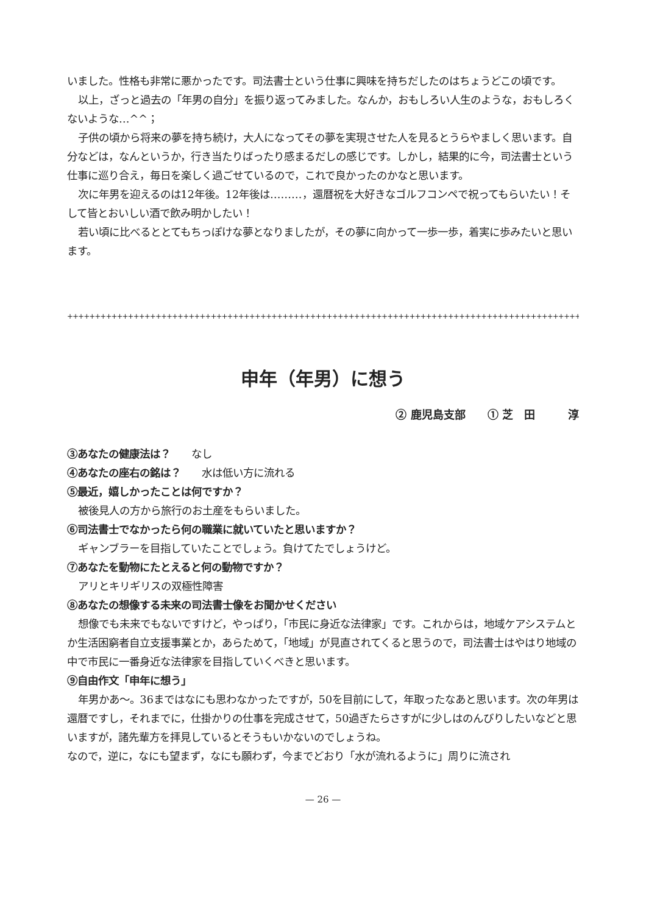いました。性格も非常に悪かったです。司法書士という仕事に興味を持ちだしたのはちょうどこの頃です。
以上，ざっと過去の「年男の自分」を振り返ってみました。なんか，おもしろい人生のような，おもしろくないような…^^；
子供の頃から将来の夢を持ち続け，大人になってその夢を実現させた人を見るとうらやましく思います。自分などは，なんというか，行き当たりばったり感まるだしの感じです。しかし，結果的に今，司法書士という仕事に巡り合え，毎日を楽しく過ごせているので，これで良かったのかなと思います。
次に年男を迎えるのは12年後。12年後は………，還暦祝を大好きなゴルフコンペで祝ってもらいたい！そして皆とおいしい酒で飲み明かしたい！
若い頃に比べるととてもちっぽけな夢となりましたが，その夢に向かって一歩一歩，着実に歩みたいと思います。
++++++++++++++++++++++++++++++++++++++++++++++++++++++++++++++++++++++++++++++++++++++++++++++++
申年（年男）に想う
② 鹿児島支部　　① 芝　田　　　淳
③あなたの健康法は？　　なし
④あなたの座右の銘は？　　水は低い方に流れる
⑤最近，嬉しかったことは何ですか？
被後見人の方から旅行のお土産をもらいました。
⑥司法書士でなかったら何の職業に就いていたと思いますか？
ギャンブラーを目指していたことでしょう。負けてたでしょうけど。
⑦あなたを動物にたとえると何の動物ですか？
アリとキリギリスの双極性障害
⑧あなたの想像する未来の司法書士像をお聞かせください
想像でも未来でもないですけど，やっぱり，「市民に身近な法律家」です。これからは，地域ケアシステムとか生活困窮者自立支援事業とか，あらためて，「地域」が見直されてくると思うので，司法書士はやはり地域の中で市民に一番身近な法律家を目指していくべきと思います。
⑨自由作文「申年に想う」
年男かあ～。36まではなにも思わなかったですが，50を目前にして，年取ったなあと思います。次の年男は還暦ですし，それまでに，仕掛かりの仕事を完成させて，50過ぎたらさすがに少しはのんびりしたいなどと思いますが，諸先輩方を拝見しているとそうもいかないのでしょうね。
なので，逆に，なにも望まず，なにも願わず，今までどおり「水が流れるように」周りに流され
— 26 —